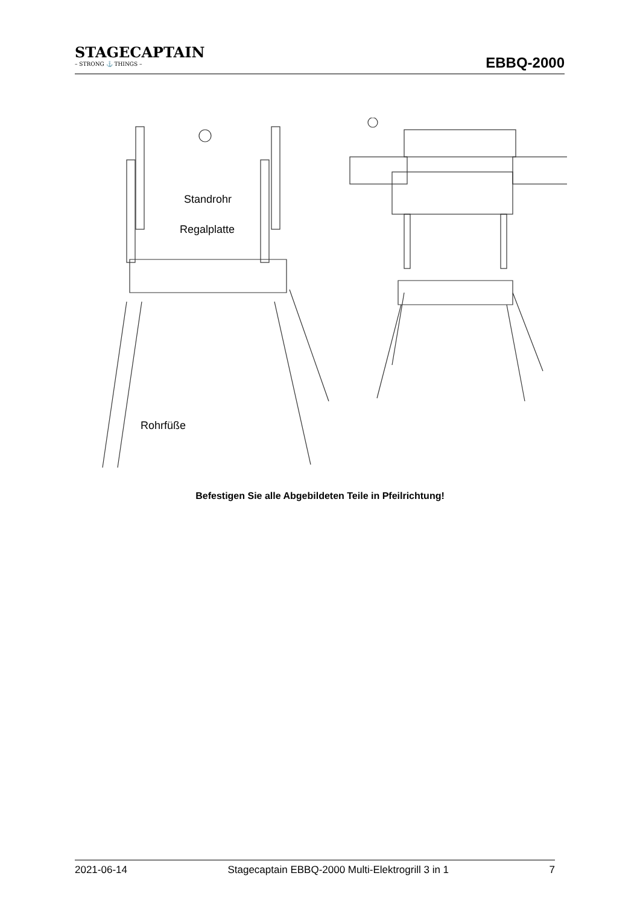STAGECAPTAIN
– STRONG ⚓ THINGS –
EBBQ-2000
Standrohr
Regalplatte
Rohrfüße
Befestigen Sie alle Abgebildeten Teile in Pfeilrichtung!
2021-06-14 Stagecaptain EBBQ-2000 Multi-Elektrogrill 3 in 1 7